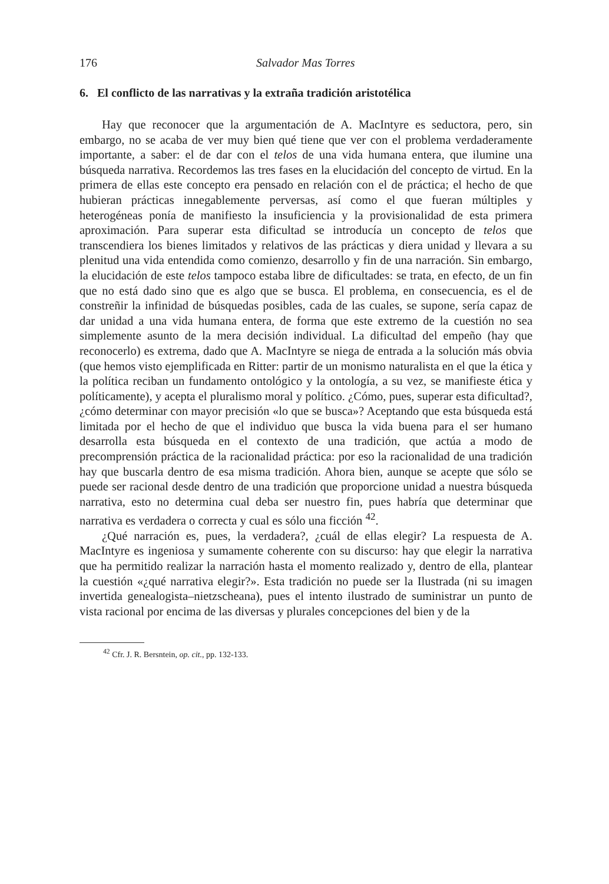176 Salvador Mas Torres
6. El conflicto de las narrativas y la extraña tradición aristotélica
Hay que reconocer que la argumentación de A. MacIntyre es seductora, pero, sin embargo, no se acaba de ver muy bien qué tiene que ver con el problema verdaderamente importante, a saber: el de dar con el telos de una vida humana entera, que ilumine una búsqueda narrativa. Recordemos las tres fases en la elucidación del concepto de virtud. En la primera de ellas este concepto era pensado en relación con el de práctica; el hecho de que hubieran prácticas innegablemente perversas, así como el que fueran múltiples y heterogéneas ponía de manifiesto la insuficiencia y la provisionalidad de esta primera aproximación. Para superar esta dificultad se introducía un concepto de telos que transcendiera los bienes limitados y relativos de las prácticas y diera unidad y llevara a su plenitud una vida entendida como comienzo, desarrollo y fin de una narración. Sin embargo, la elucidación de este telos tampoco estaba libre de dificultades: se trata, en efecto, de un fin que no está dado sino que es algo que se busca. El problema, en consecuencia, es el de constreñir la infinidad de búsquedas posibles, cada de las cuales, se supone, sería capaz de dar unidad a una vida humana entera, de forma que este extremo de la cuestión no sea simplemente asunto de la mera decisión individual. La dificultad del empeño (hay que reconocerlo) es extrema, dado que A. MacIntyre se niega de entrada a la solución más obvia (que hemos visto ejemplificada en Ritter: partir de un monismo naturalista en el que la ética y la política reciban un fundamento ontológico y la ontología, a su vez, se manifieste ética y políticamente), y acepta el pluralismo moral y político. ¿Cómo, pues, superar esta dificultad?, ¿cómo determinar con mayor precisión «lo que se busca»? Aceptando que esta búsqueda está limitada por el hecho de que el individuo que busca la vida buena para el ser humano desarrolla esta búsqueda en el contexto de una tradición, que actúa a modo de precomprensión práctica de la racionalidad práctica: por eso la racionalidad de una tradición hay que buscarla dentro de esa misma tradición. Ahora bien, aunque se acepte que sólo se puede ser racional desde dentro de una tradición que proporcione unidad a nuestra búsqueda narrativa, esto no determina cual deba ser nuestro fin, pues habría que determinar que narrativa es verdadera o correcta y cual es sólo una ficción <sup>42</sup>.
¿Qué narración es, pues, la verdadera?, ¿cuál de ellas elegir? La respuesta de A. MacIntyre es ingeniosa y sumamente coherente con su discurso: hay que elegir la narrativa que ha permitido realizar la narración hasta el momento realizado y, dentro de ella, plantear la cuestión «¿qué narrativa elegir?». Esta tradición no puede ser la Ilustrada (ni su imagen invertida genealogista–nietzscheana), pues el intento ilustrado de suministrar un punto de vista racional por encima de las diversas y plurales concepciones del bien y de la
<sup>42</sup> Cfr. J. R. Bersntein, op. cit., pp. 132-133.